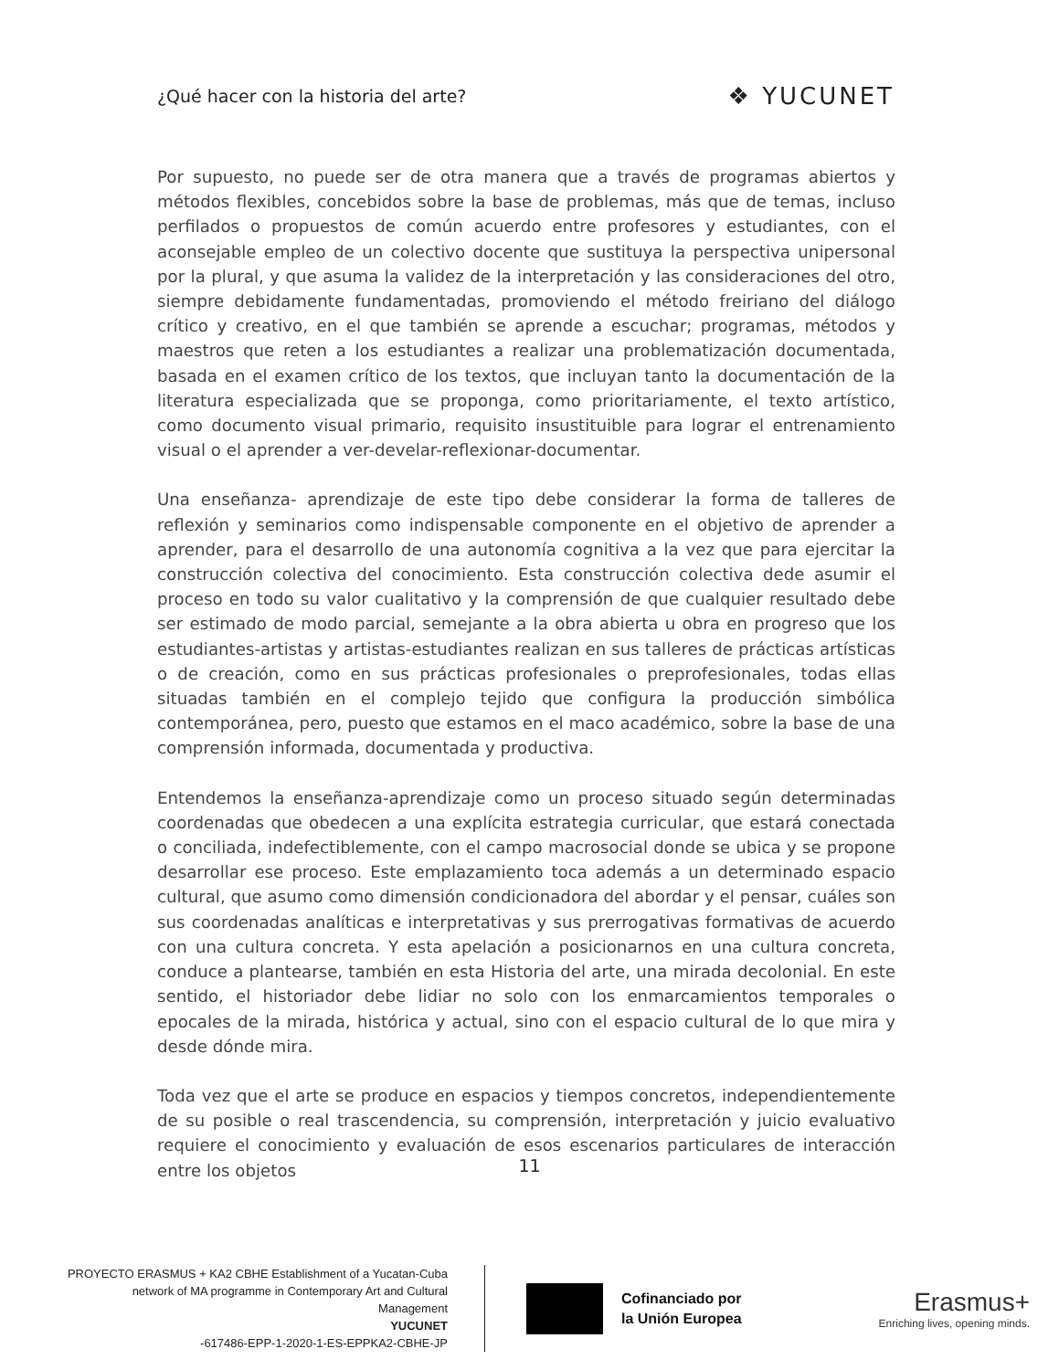¿Qué hacer con la historia del arte? ❖ YUCUNET
Por supuesto, no puede ser de otra manera que a través de programas abiertos y métodos flexibles, concebidos sobre la base de problemas, más que de temas, incluso perfilados o propuestos de común acuerdo entre profesores y estudiantes, con el aconsejable empleo de un colectivo docente que sustituya la perspectiva unipersonal por la plural, y que asuma la validez de la interpretación y las consideraciones del otro, siempre debidamente fundamentadas, promoviendo el método freiriano del diálogo crítico y creativo, en el que también se aprende a escuchar; programas, métodos y maestros que reten a los estudiantes a realizar una problematización documentada, basada en el examen crítico de los textos, que incluyan tanto la documentación de la literatura especializada que se proponga, como prioritariamente, el texto artístico, como documento visual primario, requisito insustituible para lograr el entrenamiento visual o el aprender a ver-develar-reflexionar-documentar.
Una enseñanza- aprendizaje de este tipo debe considerar la forma de talleres de reflexión y seminarios como indispensable componente en el objetivo de aprender a aprender, para el desarrollo de una autonomía cognitiva a la vez que para ejercitar la construcción colectiva del conocimiento. Esta construcción colectiva dede asumir el proceso en todo su valor cualitativo y la comprensión de que cualquier resultado debe ser estimado de modo parcial, semejante a la obra abierta u obra en progreso que los estudiantes-artistas y artistas-estudiantes realizan en sus talleres de prácticas artísticas o de creación, como en sus prácticas profesionales o preprofesionales, todas ellas situadas también en el complejo tejido que configura la producción simbólica contemporánea, pero, puesto que estamos en el maco académico, sobre la base de una comprensión informada, documentada y productiva.
Entendemos la enseñanza-aprendizaje como un proceso situado según determinadas coordenadas que obedecen a una explícita estrategia curricular, que estará conectada o conciliada, indefectiblemente, con el campo macrosocial donde se ubica y se propone desarrollar ese proceso. Este emplazamiento toca además a un determinado espacio cultural, que asumo como dimensión condicionadora del abordar y el pensar, cuáles son sus coordenadas analíticas e interpretativas y sus prerrogativas formativas de acuerdo con una cultura concreta. Y esta apelación a posicionarnos en una cultura concreta, conduce a plantearse, también en esta Historia del arte, una mirada decolonial. En este sentido, el historiador debe lidiar no solo con los enmarcamientos temporales o epocales de la mirada, histórica y actual, sino con el espacio cultural de lo que mira y desde dónde mira.
Toda vez que el arte se produce en espacios y tiempos concretos, independientemente de su posible o real trascendencia, su comprensión, interpretación y juicio evaluativo requiere el conocimiento y evaluación de esos escenarios particulares de interacción entre los objetos
11
PROYECTO ERASMUS + KA2 CBHE Establishment of a Yucatan-Cuba
network of MA programme in Contemporary Art and Cultural
Management
YUCUNET
-617486-EPP-1-2020-1-ES-EPPKA2-CBHE-JP
Cofinanciado por
la Unión Europea
Erasmus+
Enriching lives, opening minds.